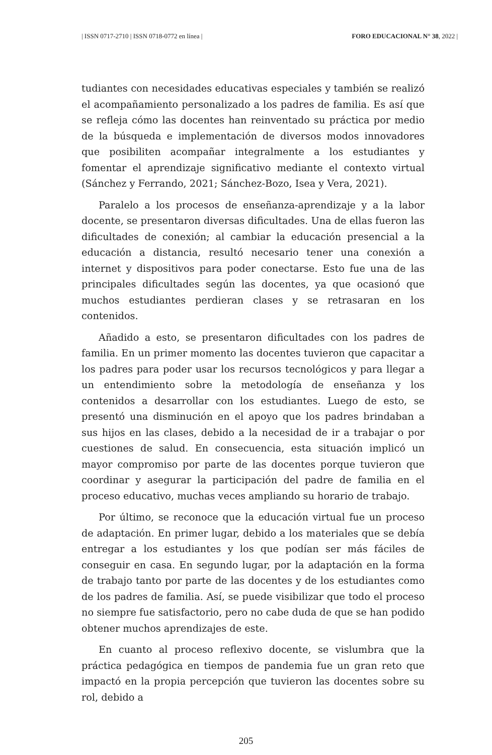| ISSN 0717-2710 | ISSN 0718-0772 en línea | FORO EDUCACIONAL N° 38, 2022 |
tudiantes con necesidades educativas especiales y también se realizó el acompañamiento personalizado a los padres de familia. Es así que se refleja cómo las docentes han reinventado su práctica por medio de la búsqueda e implementación de diversos modos innovadores que posibiliten acompañar integralmente a los estudiantes y fomentar el aprendizaje significativo mediante el contexto virtual (Sánchez y Ferrando, 2021; Sánchez-Bozo, Isea y Vera, 2021).
Paralelo a los procesos de enseñanza-aprendizaje y a la labor docente, se presentaron diversas dificultades. Una de ellas fueron las dificultades de conexión; al cambiar la educación presencial a la educación a distancia, resultó necesario tener una conexión a internet y dispositivos para poder conectarse. Esto fue una de las principales dificultades según las docentes, ya que ocasionó que muchos estudiantes perdieran clases y se retrasaran en los contenidos.
Añadido a esto, se presentaron dificultades con los padres de familia. En un primer momento las docentes tuvieron que capacitar a los padres para poder usar los recursos tecnológicos y para llegar a un entendimiento sobre la metodología de enseñanza y los contenidos a desarrollar con los estudiantes. Luego de esto, se presentó una disminución en el apoyo que los padres brindaban a sus hijos en las clases, debido a la necesidad de ir a trabajar o por cuestiones de salud. En consecuencia, esta situación implicó un mayor compromiso por parte de las docentes porque tuvieron que coordinar y asegurar la participación del padre de familia en el proceso educativo, muchas veces ampliando su horario de trabajo.
Por último, se reconoce que la educación virtual fue un proceso de adaptación. En primer lugar, debido a los materiales que se debía entregar a los estudiantes y los que podían ser más fáciles de conseguir en casa. En segundo lugar, por la adaptación en la forma de trabajo tanto por parte de las docentes y de los estudiantes como de los padres de familia. Así, se puede visibilizar que todo el proceso no siempre fue satisfactorio, pero no cabe duda de que se han podido obtener muchos aprendizajes de este.
En cuanto al proceso reflexivo docente, se vislumbra que la práctica pedagógica en tiempos de pandemia fue un gran reto que impactó en la propia percepción que tuvieron las docentes sobre su rol, debido a
205